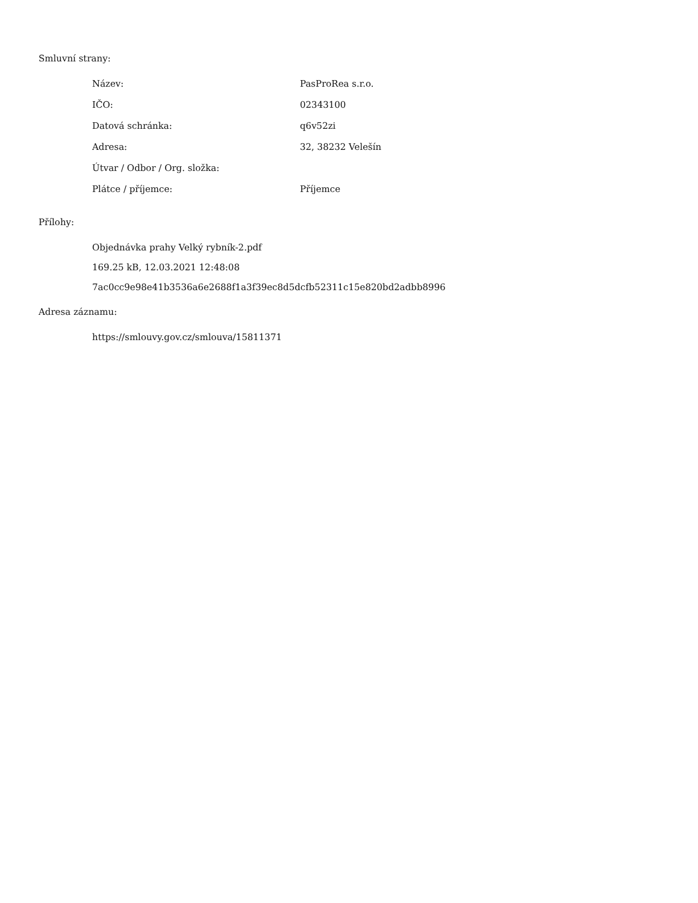Smluvní strany:
| Název: | PasProRea s.r.o. |
| IČO: | 02343100 |
| Datová schránka: | q6v52zi |
| Adresa: | 32, 38232 Velešín |
| Útvar / Odbor / Org. složka: | |
| Plátce / příjemce: | Příjemce |
Přílohy:
Objednávka prahy Velký rybník-2.pdf
169.25 kB, 12.03.2021 12:48:08
7ac0cc9e98e41b3536a6e2688f1a3f39ec8d5dcfb52311c15e820bd2adbb8996
Adresa záznamu:
https://smlouvy.gov.cz/smlouva/15811371